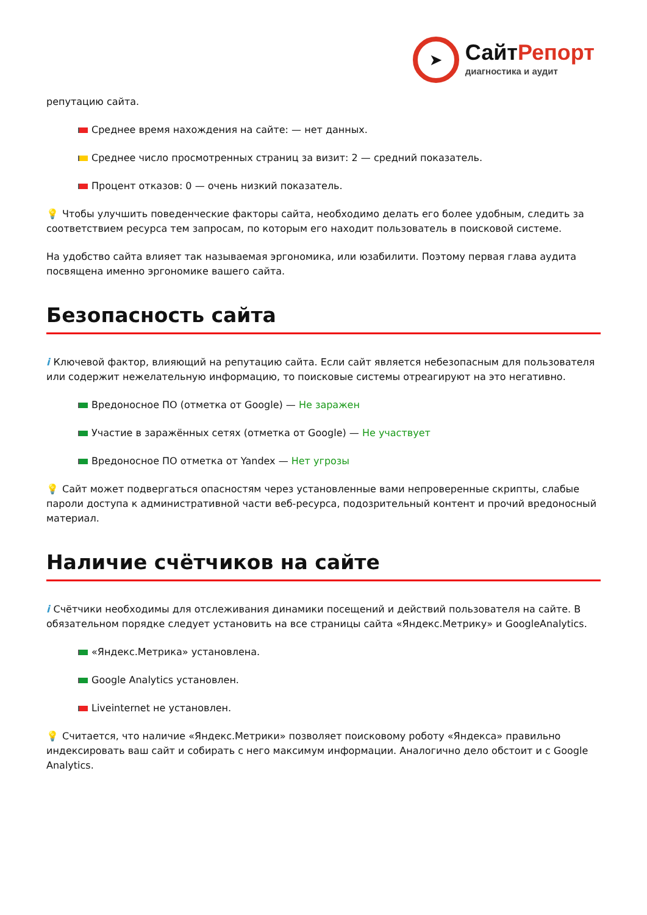➤
СайтРепорт
диагностика и аудит
репутацию сайта.
Среднее время нахождения на сайте: — нет данных.
Среднее число просмотренных страниц за визит: 2 — средний показатель.
Процент отказов: 0 — очень низкий показатель.
💡 Чтобы улучшить поведенческие факторы сайта, необходимо делать его более удобным, следить за соответствием ресурса тем запросам, по которым его находит пользователь в поисковой системе.
На удобство сайта влияет так называемая эргономика, или юзабилити. Поэтому первая глава аудита посвящена именно эргономике вашего сайта.
Безопасность сайта
i Ключевой фактор, влияющий на репутацию сайта. Если сайт является небезопасным для пользователя или содержит нежелательную информацию, то поисковые системы отреагируют на это негативно.
Вредоносное ПО (отметка от Google) — Не заражен
Участие в заражённых сетях (отметка от Google) — Не участвует
Вредоносное ПО отметка от Yandex — Нет угрозы
💡 Сайт может подвергаться опасностям через установленные вами непроверенные скрипты, слабые пароли доступа к административной части веб-ресурса, подозрительный контент и прочий вредоносный материал.
Наличие счётчиков на сайте
i Счётчики необходимы для отслеживания динамики посещений и действий пользователя на сайте. В обязательном порядке следует установить на все страницы сайта «Яндекс.Метрику» и GoogleAnalytics.
«Яндекс.Метрика» установлена.
Google Analytics установлен.
Liveinternet не установлен.
💡 Считается, что наличие «Яндекс.Метрики» позволяет поисковому роботу «Яндекса» правильно индексировать ваш сайт и собирать с него максимум информации. Аналогично дело обстоит и с Google Analytics.